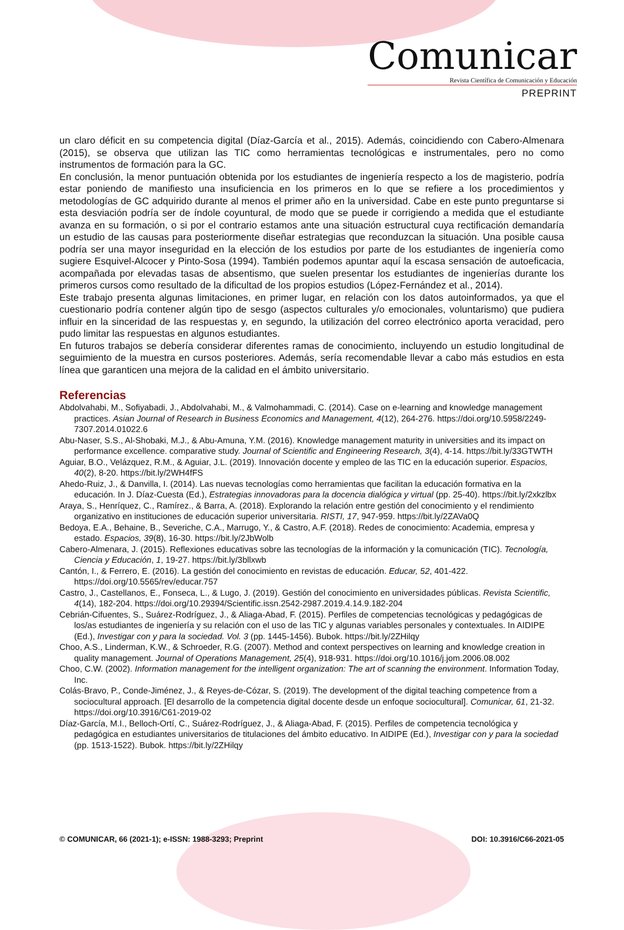Comunicar
Revista Científica de Comunicación y Educación
PREPRINT
un claro déficit en su competencia digital (Díaz-García et al., 2015). Además, coincidiendo con Cabero-Almenara (2015), se observa que utilizan las TIC como herramientas tecnológicas e instrumentales, pero no como instrumentos de formación para la GC.
En conclusión, la menor puntuación obtenida por los estudiantes de ingeniería respecto a los de magisterio, podría estar poniendo de manifiesto una insuficiencia en los primeros en lo que se refiere a los procedimientos y metodologías de GC adquirido durante al menos el primer año en la universidad. Cabe en este punto preguntarse si esta desviación podría ser de índole coyuntural, de modo que se puede ir corrigiendo a medida que el estudiante avanza en su formación, o si por el contrario estamos ante una situación estructural cuya rectificación demandaría un estudio de las causas para posteriormente diseñar estrategias que reconduzcan la situación. Una posible causa podría ser una mayor inseguridad en la elección de los estudios por parte de los estudiantes de ingeniería como sugiere Esquivel-Alcocer y Pinto-Sosa (1994). También podemos apuntar aquí la escasa sensación de autoeficacia, acompañada por elevadas tasas de absentismo, que suelen presentar los estudiantes de ingenierías durante los primeros cursos como resultado de la dificultad de los propios estudios (López-Fernández et al., 2014).
Este trabajo presenta algunas limitaciones, en primer lugar, en relación con los datos autoinformados, ya que el cuestionario podría contener algún tipo de sesgo (aspectos culturales y/o emocionales, voluntarismo) que pudiera influir en la sinceridad de las respuestas y, en segundo, la utilización del correo electrónico aporta veracidad, pero pudo limitar las respuestas en algunos estudiantes.
En futuros trabajos se debería considerar diferentes ramas de conocimiento, incluyendo un estudio longitudinal de seguimiento de la muestra en cursos posteriores. Además, sería recomendable llevar a cabo más estudios en esta línea que garanticen una mejora de la calidad en el ámbito universitario.
Referencias
Abdolvahabi, M., Sofiyabadi, J., Abdolvahabi, M., & Valmohammadi, C. (2014). Case on e-learning and knowledge management practices. Asian Journal of Research in Business Economics and Management, 4(12), 264-276. https://doi.org/10.5958/2249-7307.2014.01022.6
Abu-Naser, S.S., Al-Shobaki, M.J., & Abu-Amuna, Y.M. (2016). Knowledge management maturity in universities and its impact on performance excellence. comparative study. Journal of Scientific and Engineering Research, 3(4), 4-14. https://bit.ly/33GTWTH
Aguiar, B.O., Velázquez, R.M., & Aguiar, J.L. (2019). Innovación docente y empleo de las TIC en la educación superior. Espacios, 40(2), 8-20. https://bit.ly/2WH4fFS
Ahedo-Ruiz, J., & Danvilla, I. (2014). Las nuevas tecnologías como herramientas que facilitan la educación formativa en la educación. In J. Díaz-Cuesta (Ed.), Estrategias innovadoras para la docencia dialógica y virtual (pp. 25-40). https://bit.ly/2xkzlbx
Araya, S., Henríquez, C., Ramírez., & Barra, A. (2018). Explorando la relación entre gestión del conocimiento y el rendimiento organizativo en instituciones de educación superior universitaria. RISTI, 17, 947-959. https://bit.ly/2ZAVa0Q
Bedoya, E.A., Behaine, B., Severiche, C.A., Marrugo, Y., & Castro, A.F. (2018). Redes de conocimiento: Academia, empresa y estado. Espacios, 39(8), 16-30. https://bit.ly/2JbWolb
Cabero-Almenara, J. (2015). Reflexiones educativas sobre las tecnologías de la información y la comunicación (TIC). Tecnología, Ciencia y Educación, 1, 19-27. https://bit.ly/3bllxwb
Cantón, I., & Ferrero, E. (2016). La gestión del conocimiento en revistas de educación. Educar, 52, 401-422. https://doi.org/10.5565/rev/educar.757
Castro, J., Castellanos, E., Fonseca, L., & Lugo, J. (2019). Gestión del conocimiento en universidades públicas. Revista Scientific, 4(14), 182-204. https://doi.org/10.29394/Scientific.issn.2542-2987.2019.4.14.9.182-204
Cebrián-Cifuentes, S., Suárez-Rodríguez, J., & Aliaga-Abad, F. (2015). Perfiles de competencias tecnológicas y pedagógicas de los/as estudiantes de ingeniería y su relación con el uso de las TIC y algunas variables personales y contextuales. In AIDIPE (Ed.), Investigar con y para la sociedad. Vol. 3 (pp. 1445-1456). Bubok. https://bit.ly/2ZHilqy
Choo, A.S., Linderman, K.W., & Schroeder, R.G. (2007). Method and context perspectives on learning and knowledge creation in quality management. Journal of Operations Management, 25(4), 918-931. https://doi.org/10.1016/j.jom.2006.08.002
Choo, C.W. (2002). Information management for the intelligent organization: The art of scanning the environment. Information Today, Inc.
Colás-Bravo, P., Conde-Jiménez, J., & Reyes-de-Cózar, S. (2019). The development of the digital teaching competence from a sociocultural approach. [El desarrollo de la competencia digital docente desde un enfoque sociocultural]. Comunicar, 61, 21-32. https://doi.org/10.3916/C61-2019-02
Díaz-García, M.I., Belloch-Ortí, C., Suárez-Rodríguez, J., & Aliaga-Abad, F. (2015). Perfiles de competencia tecnológica y pedagógica en estudiantes universitarios de titulaciones del ámbito educativo. In AIDIPE (Ed.), Investigar con y para la sociedad (pp. 1513-1522). Bubok. https://bit.ly/2ZHilqy
© COMUNICAR, 66 (2021-1); e-ISSN: 1988-3293; Preprint DOI: 10.3916/C66-2021-05